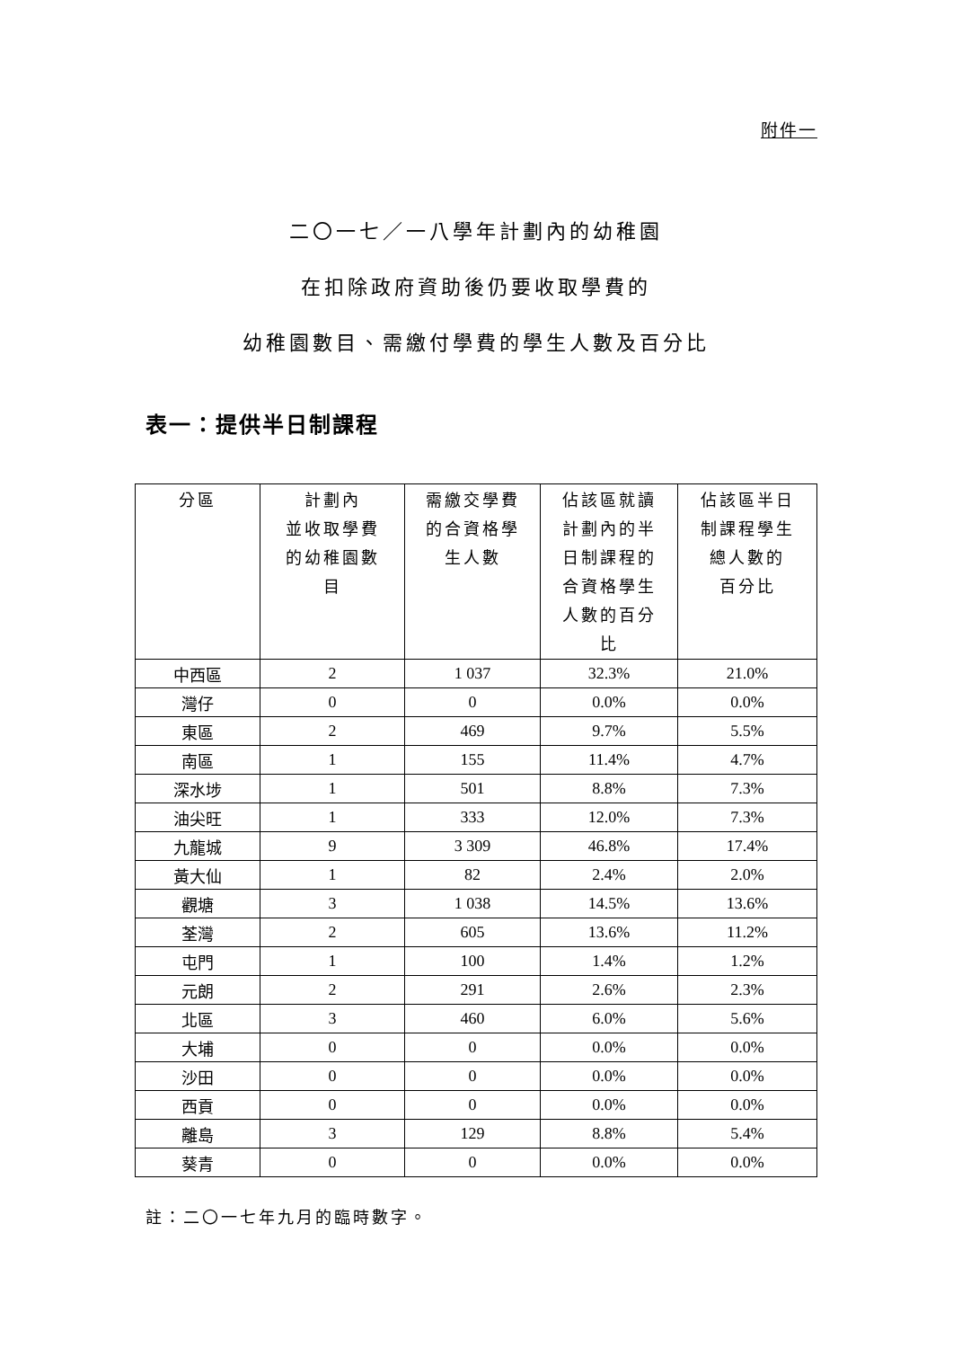附件一
二〇一七／一八學年計劃內的幼稚園
在扣除政府資助後仍要收取學費的
幼稚園數目、需繳付學費的學生人數及百分比
表一：提供半日制課程
| 分區 | 計劃內 並收取學費 的幼稚園數 目 | 需繳交學費 的合資格學 生人數 | 佔該區就讀 計劃內的半 日制課程的 合資格學生 人數的百分 比 | 佔該區半日 制課程學生 總人數的 百分比 |
| --- | --- | --- | --- | --- |
| 中西區 | 2 | 1 037 | 32.3% | 21.0% |
| 灣仔 | 0 | 0 | 0.0% | 0.0% |
| 東區 | 2 | 469 | 9.7% | 5.5% |
| 南區 | 1 | 155 | 11.4% | 4.7% |
| 深水埗 | 1 | 501 | 8.8% | 7.3% |
| 油尖旺 | 1 | 333 | 12.0% | 7.3% |
| 九龍城 | 9 | 3 309 | 46.8% | 17.4% |
| 黃大仙 | 1 | 82 | 2.4% | 2.0% |
| 觀塘 | 3 | 1 038 | 14.5% | 13.6% |
| 荃灣 | 2 | 605 | 13.6% | 11.2% |
| 屯門 | 1 | 100 | 1.4% | 1.2% |
| 元朗 | 2 | 291 | 2.6% | 2.3% |
| 北區 | 3 | 460 | 6.0% | 5.6% |
| 大埔 | 0 | 0 | 0.0% | 0.0% |
| 沙田 | 0 | 0 | 0.0% | 0.0% |
| 西貢 | 0 | 0 | 0.0% | 0.0% |
| 離島 | 3 | 129 | 8.8% | 5.4% |
| 葵青 | 0 | 0 | 0.0% | 0.0% |
註：二〇一七年九月的臨時數字。